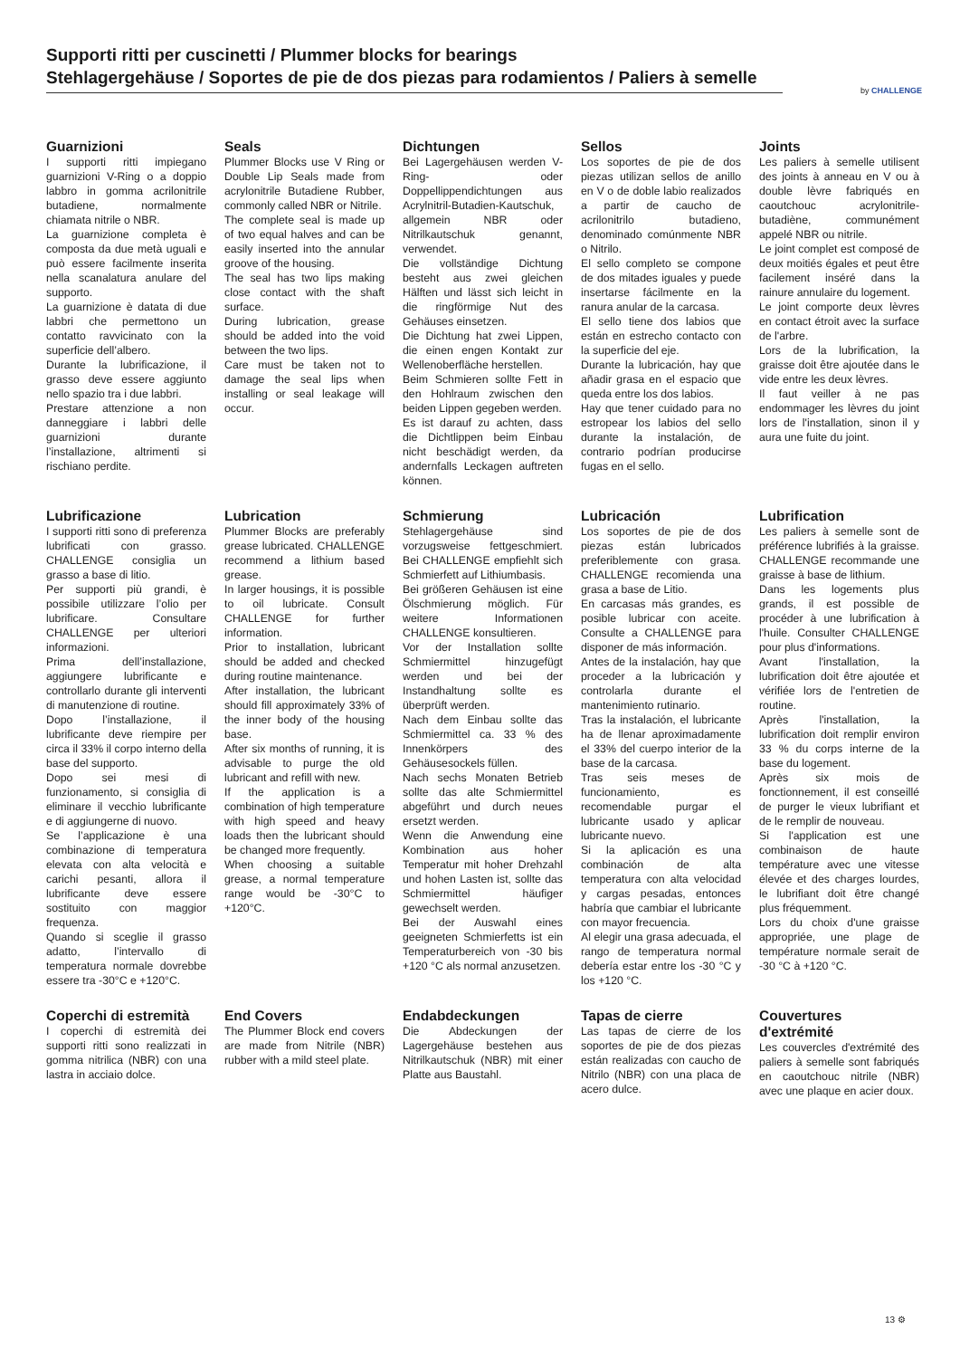Supporti ritti per cuscinetti / Plummer blocks for bearings
Stehlagergehäuse / Soportes de pie de dos piezas para rodamientos / Paliers à semelle
by CHALLENGE
Guarnizioni
I supporti ritti impiegano guarnizioni V-Ring o a doppio labbro in gomma acrilonitrile butadiene, normalmente chiamata nitrile o NBR.
La guarnizione completa è composta da due metà uguali e può essere facilmente inserita nella scanalatura anulare del supporto.
La guarnizione è datata di due labbri che permettono un contatto ravvicinato con la superficie dell’albero.
Durante la lubrificazione, il grasso deve essere aggiunto nello spazio tra i due labbri.
Prestare attenzione a non danneggiare i labbri delle guarnizioni durante l’installazione, altrimenti si rischiano perdite.
Seals
Plummer Blocks use V Ring or Double Lip Seals made from acrylonitrile Butadiene Rubber, commonly called NBR or Nitrile.
The complete seal is made up of two equal halves and can be easily inserted into the annular groove of the housing.
The seal has two lips making close contact with the shaft surface.
During lubrication, grease should be added into the void between the two lips.
Care must be taken not to damage the seal lips when installing or seal leakage will occur.
Dichtungen
Bei Lagergehäusen werden V-Ring- oder Doppellippendichtungen aus Acrylnitril-Butadien-Kautschuk, allgemein NBR oder Nitrilkautschuk genannt, verwendet.
Die vollständige Dichtung besteht aus zwei gleichen Hälften und lässt sich leicht in die ringförmige Nut des Gehäuses einsetzen.
Die Dichtung hat zwei Lippen, die einen engen Kontakt zur Wellenoberfläche herstellen.
Beim Schmieren sollte Fett in den Hohlraum zwischen den beiden Lippen gegeben werden.
Es ist darauf zu achten, dass die Dichtlippen beim Einbau nicht beschädigt werden, da andernfalls Leckagen auftreten können.
Sellos
Los soportes de pie de dos piezas utilizan sellos de anillo en V o de doble labio realizados a partir de caucho de acrilonitrilo butadieno, denominado comúnmente NBR o Nitrilo.
El sello completo se compone de dos mitades iguales y puede insertarse fácilmente en la ranura anular de la carcasa.
El sello tiene dos labios que están en estrecho contacto con la superficie del eje.
Durante la lubricación, hay que añadir grasa en el espacio que queda entre los dos labios.
Hay que tener cuidado para no estropear los labios del sello durante la instalación, de contrario podrían producirse fugas en el sello.
Joints
Les paliers à semelle utilisent des joints à anneau en V ou à double lèvre fabriqués en caoutchouc acrylonitrile-butadiène, communément appelé NBR ou nitrile.
Le joint complet est composé de deux moitiés égales et peut être facilement inséré dans la rainure annulaire du logement.
Le joint comporte deux lèvres en contact étroit avec la surface de l'arbre.
Lors de la lubrification, la graisse doit être ajoutée dans le vide entre les deux lèvres.
Il faut veiller à ne pas endommager les lèvres du joint lors de l'installation, sinon il y aura une fuite du joint.
Lubrificazione
I supporti ritti sono di preferenza lubrificati con grasso. CHALLENGE consiglia un grasso a base di litio.
Per supporti più grandi, è possibile utilizzare l’olio per lubrificare. Consultare CHALLENGE per ulteriori informazioni.
Prima dell’installazione, aggiungere lubrificante e controllarlo durante gli interventi di manutenzione di routine.
Dopo l’installazione, il lubrificante deve riempire per circa il 33% il corpo interno della base del supporto.
Dopo sei mesi di funzionamento, si consiglia di eliminare il vecchio lubrificante e di aggiungerne di nuovo.
Se l’applicazione è una combinazione di temperatura elevata con alta velocità e carichi pesanti, allora il lubrificante deve essere sostituito con maggior frequenza.
Quando si sceglie il grasso adatto, l’intervallo di temperatura normale dovrebbe essere tra -30°C e +120°C.
Lubrication
Plummer Blocks are preferably grease lubricated. CHALLENGE recommend a lithium based grease.
In larger housings, it is possible to oil lubricate. Consult CHALLENGE for further information.
Prior to installation, lubricant should be added and checked during routine maintenance.
After installation, the lubricant should fill approximately 33% of the inner body of the housing base.
After six months of running, it is advisable to purge the old lubricant and refill with new.
If the application is a combination of high temperature with high speed and heavy loads then the lubricant should be changed more frequently.
When choosing a suitable grease, a normal temperature range would be -30°C to +120°C.
Schmierung
Stehlagergehäuse sind vorzugsweise fettgeschmiert. Bei CHALLENGE empfiehlt sich Schmierfett auf Lithiumbasis.
Bei größeren Gehäusen ist eine Ölschmierung möglich. Für weitere Informationen CHALLENGE konsultieren.
Vor der Installation sollte Schmiermittel hinzugefügt werden und bei der Instandhaltung sollte es überprüft werden.
Nach dem Einbau sollte das Schmiermittel ca. 33 % des Innenkörpers des Gehäusesockels füllen.
Nach sechs Monaten Betrieb sollte das alte Schmiermittel abgeführt und durch neues ersetzt werden.
Wenn die Anwendung eine Kombination aus hoher Temperatur mit hoher Drehzahl und hohen Lasten ist, sollte das Schmiermittel häufiger gewechselt werden.
Bei der Auswahl eines geeigneten Schmierfetts ist ein Temperaturbereich von -30 bis +120 °C als normal anzusetzen.
Lubricación
Los soportes de pie de dos piezas están lubricados preferiblemente con grasa. CHALLENGE recomienda una grasa a base de Litio.
En carcasas más grandes, es posible lubricar con aceite. Consulte a CHALLENGE para disponer de más información.
Antes de la instalación, hay que proceder a la lubricación y controlarla durante el mantenimiento rutinario.
Tras la instalación, el lubricante ha de llenar aproximadamente el 33% del cuerpo interior de la base de la carcasa.
Tras seis meses de funcionamiento, es recomendable purgar el lubricante usado y aplicar lubricante nuevo.
Si la aplicación es una combinación de alta temperatura con alta velocidad y cargas pesadas, entonces habría que cambiar el lubricante con mayor frecuencia.
Al elegir una grasa adecuada, el rango de temperatura normal debería estar entre los -30 °C y los +120 °C.
Lubrification
Les paliers à semelle sont de préférence lubrifiés à la graisse. CHALLENGE recommande une graisse à base de lithium.
Dans les logements plus grands, il est possible de procéder à une lubrification à l'huile. Consulter CHALLENGE pour plus d'informations.
Avant l'installation, la lubrification doit être ajoutée et vérifiée lors de l'entretien de routine.
Après l'installation, la lubrification doit remplir environ 33 % du corps interne de la base du logement.
Après six mois de fonctionnement, il est conseillé de purger le vieux lubrifiant et de le remplir de nouveau.
Si l'application est une combinaison de haute température avec une vitesse élevée et des charges lourdes, le lubrifiant doit être changé plus fréquemment.
Lors du choix d'une graisse appropriée, une plage de température normale serait de -30 °C à +120 °C.
Coperchi di estremità
I coperchi di estremità dei supporti ritti sono realizzati in gomma nitrilica (NBR) con una lastra in acciaio dolce.
End Covers
The Plummer Block end covers are made from Nitrile (NBR) rubber with a mild steel plate.
Endabdeckungen
Die Abdeckungen der Lagergehäuse bestehen aus Nitrilkautschuk (NBR) mit einer Platte aus Baustahl.
Tapas de cierre
Las tapas de cierre de los soportes de pie de dos piezas están realizadas con caucho de Nitrilo (NBR) con una placa de acero dulce.
Couvertures d'extrémité
Les couvercles d'extrémité des paliers à semelle sont fabriqués en caoutchouc nitrile (NBR) avec une plaque en acier doux.
13 ⚙